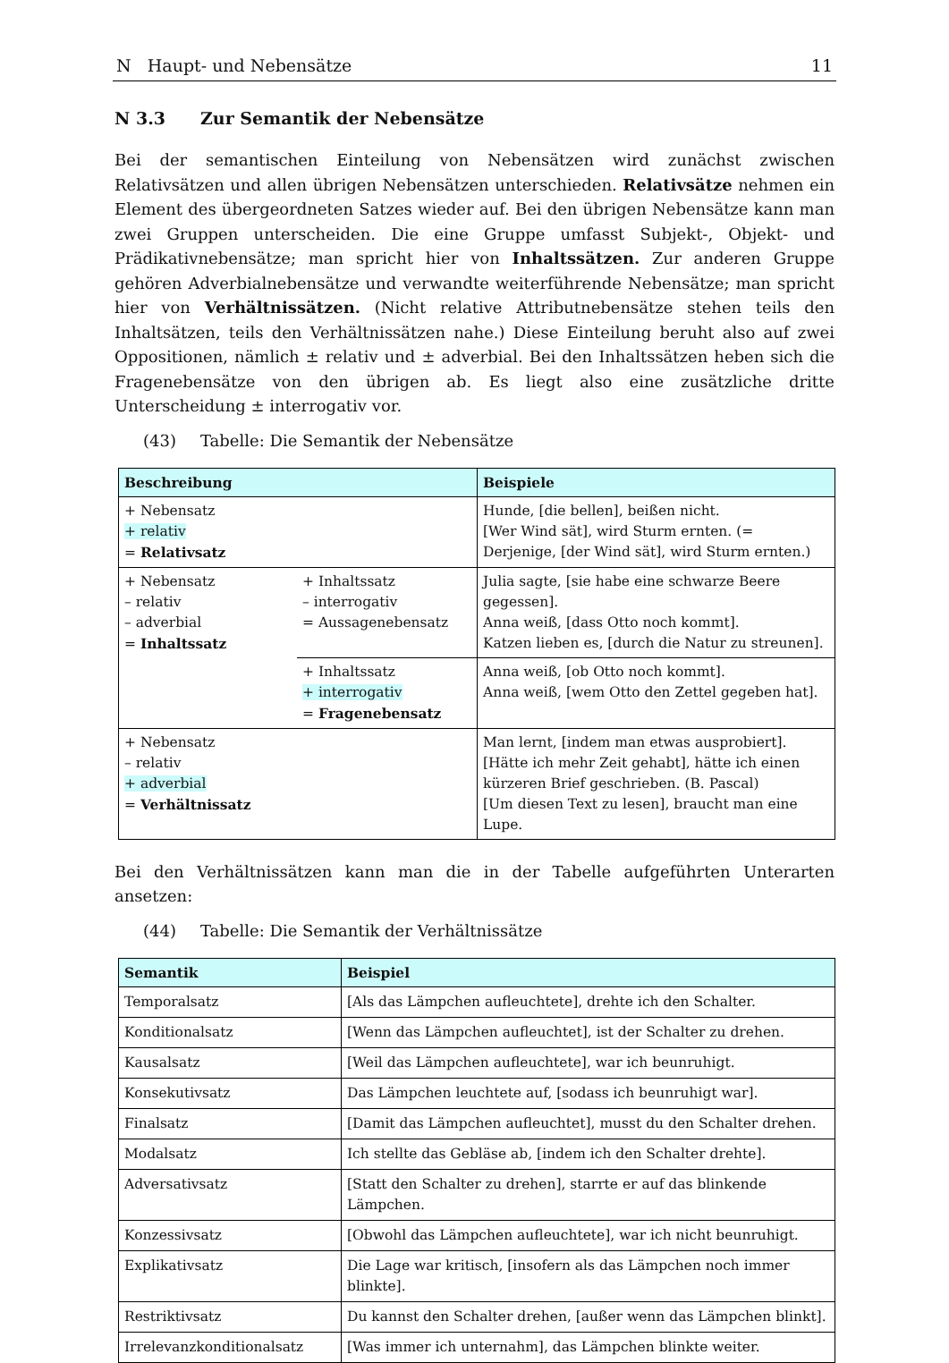N Haupt- und Nebensätze 11
N 3.3 Zur Semantik der Nebensätze
Bei der semantischen Einteilung von Nebensätzen wird zunächst zwischen Relativsätzen und allen übrigen Nebensätzen unterschieden. Relativsätze nehmen ein Element des übergeordneten Satzes wieder auf. Bei den übrigen Nebensätze kann man zwei Gruppen unterscheiden. Die eine Gruppe umfasst Subjekt-, Objekt- und Prädikativnebensätze; man spricht hier von Inhaltssätzen. Zur anderen Gruppe gehören Adverbialnebensätze und verwandte weiterführende Nebensätze; man spricht hier von Verhältnissätzen. (Nicht relative Attributnebensätze stehen teils den Inhaltsätzen, teils den Verhältnissätzen nahe.) Diese Einteilung beruht also auf zwei Oppositionen, nämlich ± relativ und ± adverbial. Bei den Inhaltssätzen heben sich die Fragenebensätze von den übrigen ab. Es liegt also eine zusätzliche dritte Unterscheidung ± interrogativ vor.
(43) Tabelle: Die Semantik der Nebensätze
| Beschreibung | | Beispiele |
| --- | --- | --- |
| + Nebensatz + relativ = Relativsatz | | Hunde, [die bellen], beißen nicht. [Wer Wind sät], wird Sturm ernten. (= Derjenige, [der Wind sät], wird Sturm ernten.) |
| + Nebensatz – relativ – adverbial = Inhaltssatz | + Inhaltssatz – interrogativ = Aussagenebensatz | Julia sagte, [sie habe eine schwarze Beere gegessen]. Anna weiß, [dass Otto noch kommt]. Katzen lieben es, [durch die Natur zu streunen]. |
| | + Inhaltssatz + interrogativ = Fragenebensatz | Anna weiß, [ob Otto noch kommt]. Anna weiß, [wem Otto den Zettel gegeben hat]. |
| + Nebensatz – relativ + adverbial = Verhältnissatz | | Man lernt, [indem man etwas ausprobiert]. [Hätte ich mehr Zeit gehabt], hätte ich einen kürzeren Brief geschrieben. (B. Pascal) [Um diesen Text zu lesen], braucht man eine Lupe. |
Bei den Verhältnissätzen kann man die in der Tabelle aufgeführten Unterarten ansetzen:
(44) Tabelle: Die Semantik der Verhältnissätze
| Semantik | Beispiel |
| --- | --- |
| Temporalsatz | [Als das Lämpchen aufleuchtete], drehte ich den Schalter. |
| Konditionalsatz | [Wenn das Lämpchen aufleuchtet], ist der Schalter zu drehen. |
| Kausalsatz | [Weil das Lämpchen aufleuchtete], war ich beunruhigt. |
| Konsekutivsatz | Das Lämpchen leuchtete auf, [sodass ich beunruhigt war]. |
| Finalsatz | [Damit das Lämpchen aufleuchtet], musst du den Schalter drehen. |
| Modalsatz | Ich stellte das Gebläse ab, [indem ich den Schalter drehte]. |
| Adversativsatz | [Statt den Schalter zu drehen], starrte er auf das blinkende Lämpchen. |
| Konzessivsatz | [Obwohl das Lämpchen aufleuchtete], war ich nicht beunruhigt. |
| Explikativsatz | Die Lage war kritisch, [insofern als das Lämpchen noch immer blinkte]. |
| Restriktivsatz | Du kannst den Schalter drehen, [außer wenn das Lämpchen blinkt]. |
| Irrelevanzkonditionalsatz | [Was immer ich unternahm], das Lämpchen blinkte weiter. |